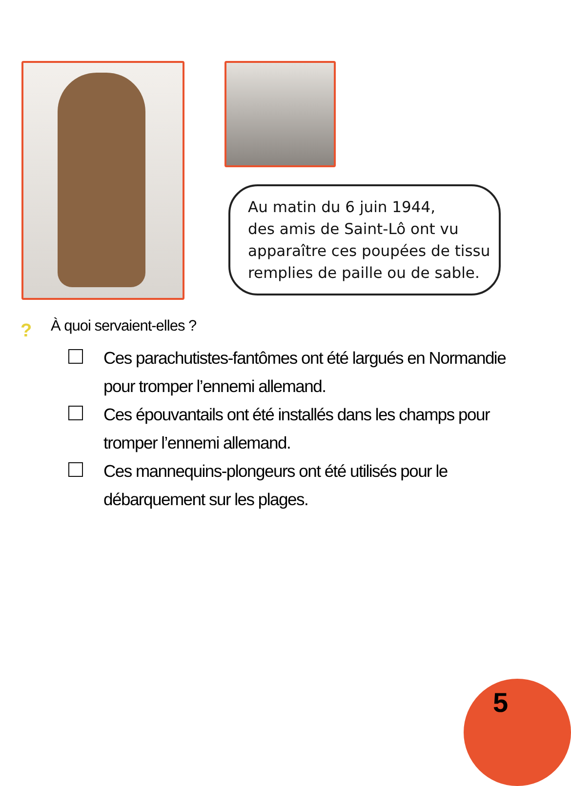Au matin du 6 juin 1944,
des amis de Saint-Lô ont vu
apparaître ces poupées de tissu
remplies de paille ou de sable.
? À quoi servaient-elles ?
Ces parachutistes-fantômes ont été largués en Normandie pour tromper l’ennemi allemand.
Ces épouvantails ont été installés dans les champs pour tromper l’ennemi allemand.
Ces mannequins-plongeurs ont été utilisés pour le débarquement sur les plages.
5